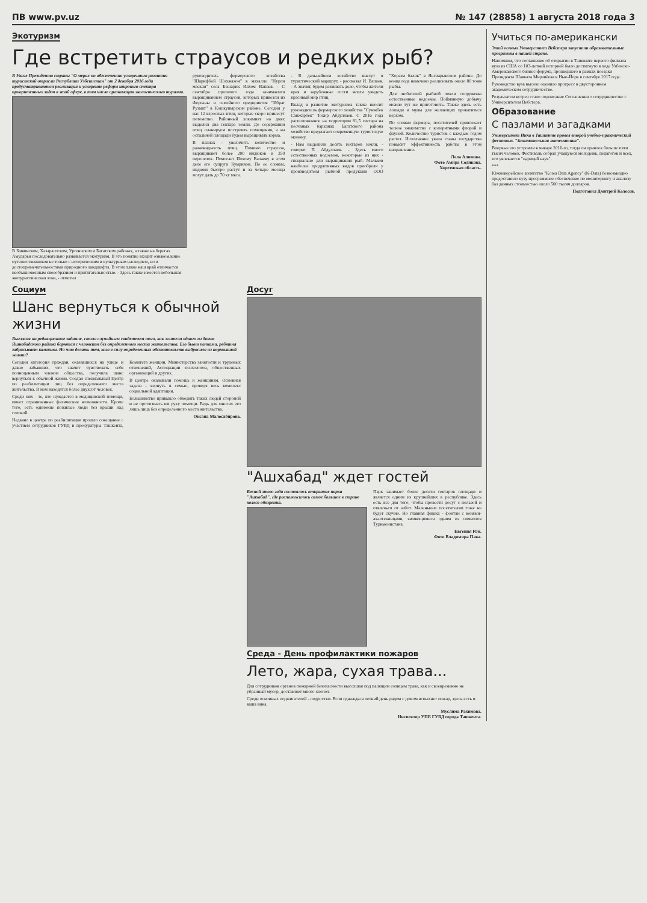ПВ www.pv.uz № 147 (28858) 1 августа 2018 года 3
Экотуризм
Где встретить страусов и редких рыб?
В Указе Президента страны "О мерах по обеспечению ускоренного развития туристской отрасли Республики Узбекистан" от 2 декабря 2016 года предусматриваются реализация и ускорение реформ широкого спектра приоритетных задач в этой сфере, в том числе организация экологического туризма.
В Хивинском, Хазараспском, Ургенчском и Багатском районах, а также на берегах Амударьи последовательно развивается экотуризм. В это понятие входит ознакомление путешественников не только с историческим и культурным наследием, но и достопримечательностями природного ландшафта. В этом плане наш край отличается необыкновенным своеобразием и притягательностью. - Здесь также имеется небольшая экотуристическая зона, - отметил
руководитель фермерского хозяйства "Шарифбой Шохжахон" в махалле "Нурли маскан" села Бешарик Илхом Вапаев. - С сентября прошлого года занимаемся выращиванием страусов, которых привезли из Ферганы и семейного предприятия "Ибрат Рузмат" в Кошкупырском районе. Сегодня у нас 12 взрослых птиц, которые скоро принесут потомство. Районный хокимият на днях выделил два гектара земли. До содержания птиц планируем построить помещения, а на остальной площади будем выращивать корма.
В планах - увеличить количество и разновидность птиц. Помимо страусов, выращивают более 200 индюков и 350 перепелок. Помогает Илхому Вапаеву в этом деле его супруга Кумрихон. По ее словам, индюки быстро растут и за четыре месяца могут дать до 70 кг мяса.
- В дальнейшем хозяйство внесут в туристический маршрут, - рассказал И. Вапаев. - А значит, будем развивать дело, чтобы жители края и зарубежные гости могли увидеть красивый мир птиц.
Вклад в развитие экотуризма также вносит руководитель фермерского хозяйства "Суюнбек Санжарбек" Тохир Абдуллаев. С 2016 года расположенное на территории 81,5 гектара на песчаных барханах Багатского района хозяйство предлагает современную туристскую экозону.
- Нам выделили десять гектаров земли, - говорит Т. Абдуллаев. - Здесь много естественных водоемов, некоторые из них - специально для выращивания рыб. Мальков наиболее продуктивных видов приобрели у производителя рыбной продукции ООО "Хоразм балик" в Янгиарыкском районе. До конца года намечено реализовать около 80 тонн рыбы.
Для любителей рыбной ловли сооружены естественные водоемы. Пойманную добычу можно тут же приготовить. Также здесь есть лошади и мулы для желающих прокатиться верхом.
По словам фермера, посетителей привлекает тесное знакомство с колоритными флорой и фауной. Количество туристов с каждым годом растет. Исполнение указа главы государства повысит эффективность работы в этом направлении.
Лола Алимова.
Фото Амира Содикова.
Хорезмская область.
Социум
Шанс вернуться к обычной жизни
Выезжая на редакционное задание, стала случайным свидетелем того, как жители одного из домов Яшнабадского района борются с человеком без определенного места жительства. Его бьют палками, ребятня забрасывает камнями. Но что делать тем, кого в силу определенных обстоятельств выбросило из нормальной жизни?
Сегодня категория граждан, оказавшихся на улице и давно забывших, что значит чувствовать себя полноценным членом общества, получила шанс вернуться к обычной жизни. Создан специальный Центр по реабилитации лиц без определенного места жительства. В нем находятся более двухсот человек.
Среди них - те, кто нуждается в медицинской помощи, имеет ограниченные физические возможности. Кроме того, есть одинокие пожилые люди без крыши над головой.
Недавно в центре по реабилитации прошло совещание с участием сотрудников ГУВД и прокуратуры Ташкента, Комитета женщин, Министерства занятости и трудовых отношений, Ассоциации психологов, общественных организаций и других.
В центре оказывали помощь и женщинам. Основная задача - вернуть в семью, проведя весь комплекс социальной адаптации.
Большинство привыкло обходить таких людей стороной и не протягивать им руку помощи. Ведь для многих это лишь лица без определенного места жительства.
Оксана Малосабирова.
Досуг
"Ашхабад" ждет гостей
Весной этого года состоялось открытие парка "Ашхабад", где расположилось самое большое в стране колесо обозрения.
Парк занимает более десяти гектаров площади и является одним из крупнейших в республике. Здесь есть все для того, чтобы провести досуг с пользой и отвлечься от забот. Маленьким посетителям тоже не будет скучно. Но главная фишка - фонтан с конями-ахалтекинцами, являющимися одним из символов Туркменистана.
Евгения Юн.
Фото Владимира Пака.
Среда - День профилактики пожаров
Лето, жара, сухая трава...
Для сотрудников органов пожарной безопасности высохшая под палящим солнцем трава, как и своевременно не убранный мусор, доставляет много хлопот.
Среди основных поджигателей - подростки. Если однажды в летний день рядом с домом вспыхнет пожар, здесь есть и ваша вина.
Муслима Рахимова.
Инспектор УПБ ГУВД города Ташкента.
Учиться по-американски
Этой осенью Университет Вебстера запустит образовательные программы в нашей стране.
Напомним, что соглашение об открытии в Ташкенте первого филиала вуза из США со 103-летней историей было достигнуто в ходе Узбекско-Американского бизнес-форума, прошедшего в рамках поездки Президента Шавката Мирзиёева в Нью-Йорк в сентябре 2017 года.
Руководство вуза высоко оценило прогресс в двустороннем академическом сотрудничестве.
Результатом встреч стало подписание Соглашения о сотрудничестве с Университетом Вебстера.
Образование
С пазлами и загадками
Университет Инха в Ташкенте провел второй учебно-практический фестиваль "Занимательная математика".
Впервые его устроили в январе 2016-го, тогда он привлек больше пяти тысяч человек. Фестиваль собрал учащуюся молодежь, педагогов и всех, кто увлекается "царицей наук".
***
Южнокорейское агентство "Korea Data Agency" (K-Data) безвозмездно предоставило вузу программное обеспечение по мониторингу и анализу баз данных стоимостью около 500 тысяч долларов.
Подготовил Дмитрий Колесов.